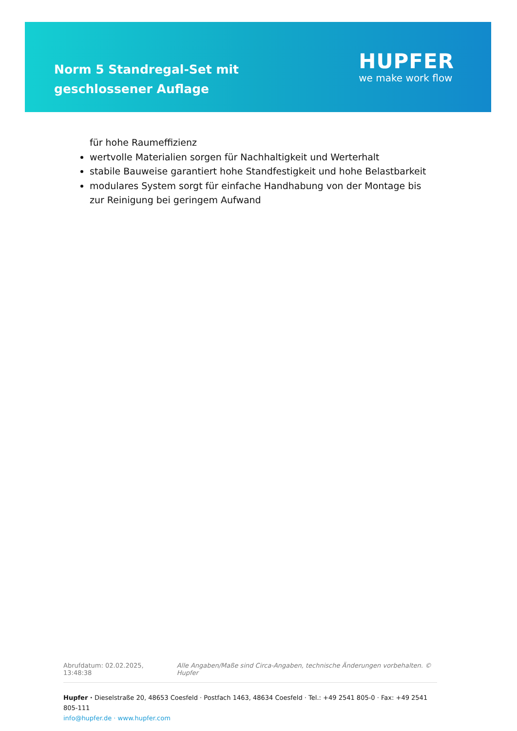Norm 5 Standregal-Set mit geschlossener Auflage
HUPFER
we make work flow
für hohe Raumeffizienz
wertvolle Materialien sorgen für Nachhaltigkeit und Werterhalt
stabile Bauweise garantiert hohe Standfestigkeit und hohe Belastbarkeit
modulares System sorgt für einfache Handhabung von der Montage bis zur Reinigung bei geringem Aufwand
Abrufdatum: 02.02.2025, 13:48:38 Alle Angaben/Maße sind Circa-Angaben, technische Änderungen vorbehalten. © Hupfer
Hupfer · Dieselstraße 20, 48653 Coesfeld · Postfach 1463, 48634 Coesfeld · Tel.: +49 2541 805-0 · Fax: +49 2541 805-111
info@hupfer.de · www.hupfer.com